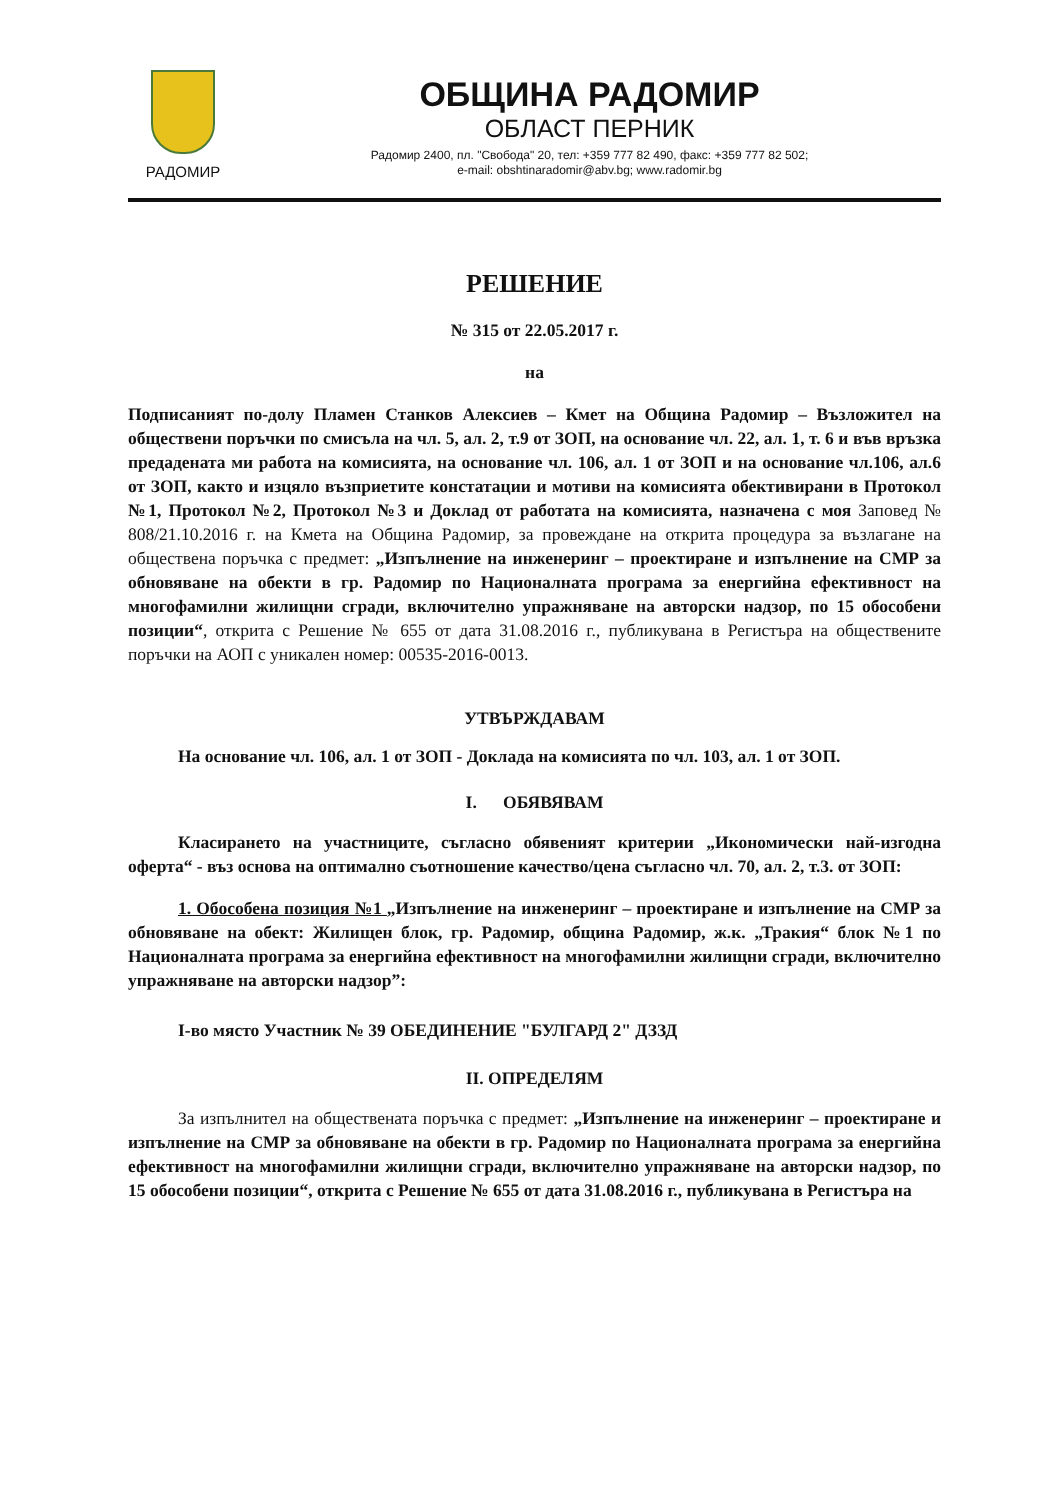РАДОМИР
ОБЩИНА РАДОМИР
ОБЛАСТ ПЕРНИК
Радомир 2400, пл. "Свобода" 20, тел: +359 777 82 490, факс: +359 777 82 502;
e-mail: obshtinaradomir@abv.bg; www.radomir.bg
РЕШЕНИЕ
№ 315 от 22.05.2017 г.
на
Подписаният по-долу Пламен Станков Алексиев – Кмет на Община Радомир – Възложител на обществени поръчки по смисъла на чл. 5, ал. 2, т.9 от ЗОП, на основание чл. 22, ал. 1, т. 6 и във връзка предадената ми работа на комисията, на основание чл. 106, ал. 1 от ЗОП и на основание чл.106, ал.6 от ЗОП, както и изцяло възприетите констатации и мотиви на комисията обективирани в Протокол №1, Протокол №2, Протокол №3 и Доклад от работата на комисията, назначена с моя Заповед № 808/21.10.2016 г. на Кмета на Община Радомир, за провеждане на открита процедура за възлагане на обществена поръчка с предмет: „Изпълнение на инженеринг – проектиране и изпълнение на СМР за обновяване на обекти в гр. Радомир по Националната програма за енергийна ефективност на многофамилни жилищни сгради, включително упражняване на авторски надзор, по 15 обособени позиции“, открита с Решение № 655 от дата 31.08.2016 г., публикувана в Регистъра на обществените поръчки на АОП с уникален номер: 00535-2016-0013.
УТВЪРЖДАВАМ
На основание чл. 106, ал. 1 от ЗОП - Доклада на комисията по чл. 103, ал. 1 от ЗОП.
I. ОБЯВЯВАМ
Класирането на участниците, съгласно обявеният критерии „Икономически най-изгодна оферта“ - въз основа на оптимално съотношение качество/цена съгласно чл. 70, ал. 2, т.3. от ЗОП:
1. Обособена позиция №1 „Изпълнение на инженеринг – проектиране и изпълнение на СМР за обновяване на обект: Жилищен блок, гр. Радомир, община Радомир, ж.к. „Тракия“ блок №1 по Националната програма за енергийна ефективност на многофамилни жилищни сгради, включително упражняване на авторски надзор”:
I-во място Участник № 39 ОБЕДИНЕНИЕ "БУЛГАРД 2" ДЗЗД
II. ОПРЕДЕЛЯМ
За изпълнител на обществената поръчка с предмет: „Изпълнение на инженеринг – проектиране и изпълнение на СМР за обновяване на обекти в гр. Радомир по Националната програма за енергийна ефективност на многофамилни жилищни сгради, включително упражняване на авторски надзор, по 15 обособени позиции“, открита с Решение № 655 от дата 31.08.2016 г., публикувана в Регистъра на